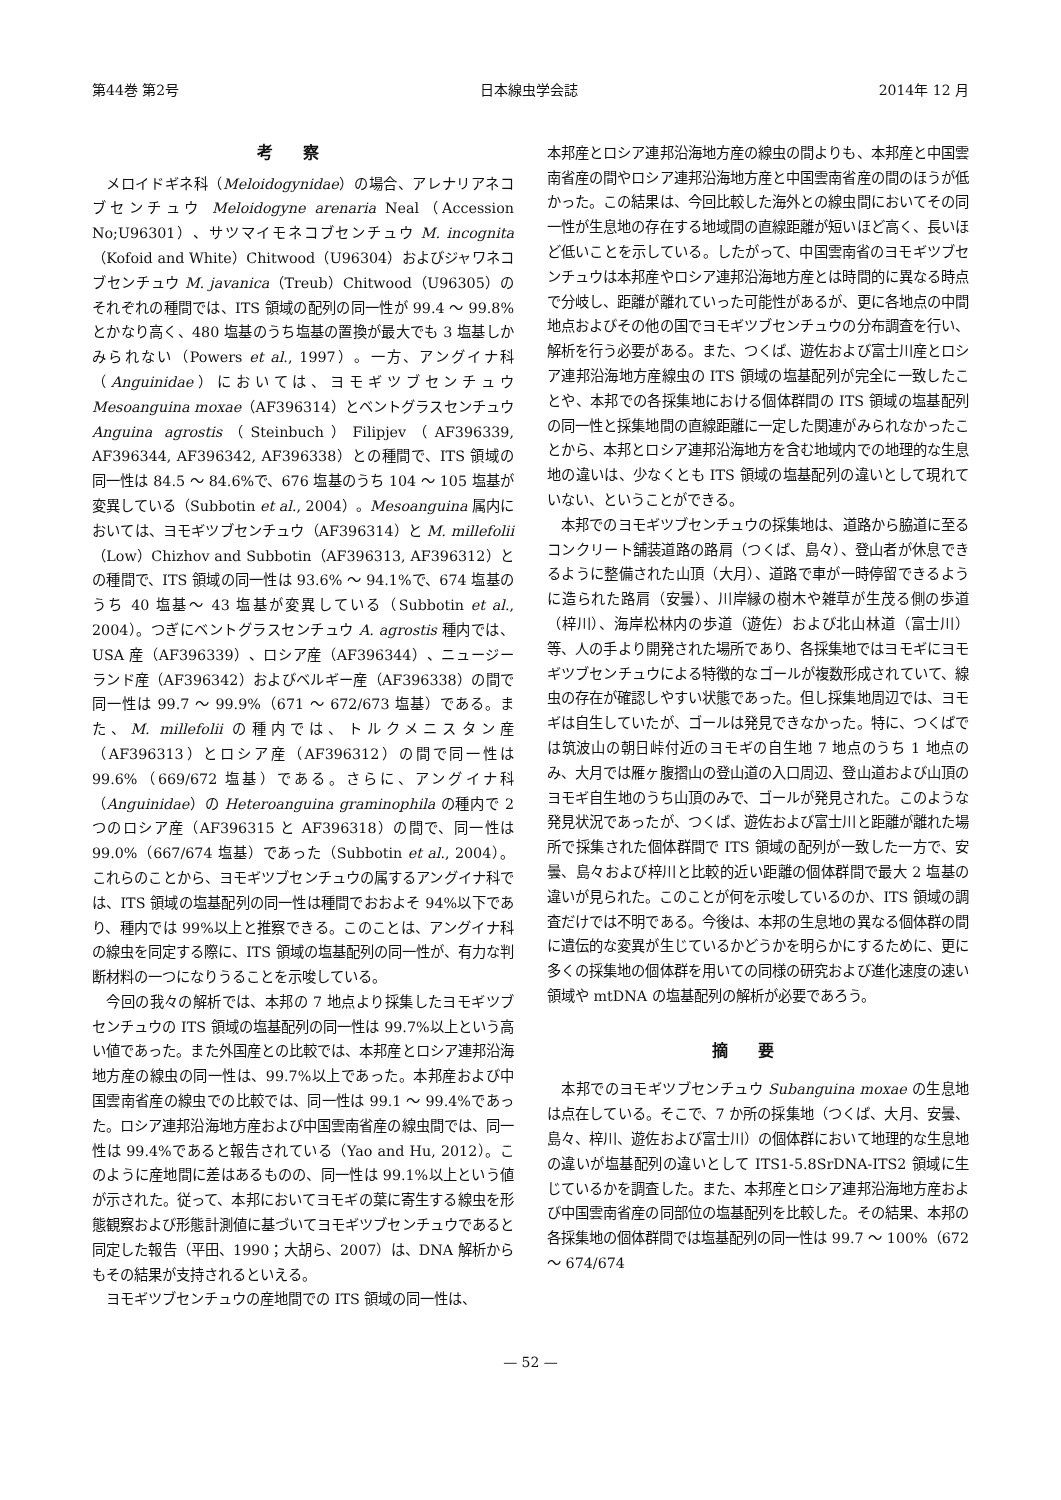第44巻 第2号 日本線虫学会誌 2014年 12 月
考察
メロイドギネ科（Meloidogynidae）の場合、アレナリアネコブセンチュウ Meloidogyne arenaria Neal（Accession No;U96301）、サツマイモネコブセンチュウ M. incognita（Kofoid and White）Chitwood（U96304）およびジャワネコブセンチュウ M. javanica（Treub）Chitwood（U96305）のそれぞれの種間では、ITS 領域の配列の同一性が 99.4 ～ 99.8%とかなり高く、480 塩基のうち塩基の置換が最大でも 3 塩基しかみられない（Powers et al., 1997）。一方、アングイナ科（Anguinidae）においては、ヨモギツブセンチュウ Mesoanguina moxae（AF396314）とベントグラスセンチュウ Anguina agrostis（Steinbuch）Filipjev（AF396339, AF396344, AF396342, AF396338）との種間で、ITS 領域の同一性は 84.5 ～ 84.6%で、676 塩基のうち 104 ～ 105 塩基が変異している（Subbotin et al., 2004）。Mesoanguina 属内においては、ヨモギツブセンチュウ（AF396314）と M. millefolii（Low）Chizhov and Subbotin（AF396313, AF396312）との種間で、ITS 領域の同一性は 93.6% ～ 94.1%で、674 塩基のうち 40 塩基～ 43 塩基が変異している（Subbotin et al., 2004）。つぎにベントグラスセンチュウ A. agrostis 種内では、USA 産（AF396339）、ロシア産（AF396344）、ニュージーランド産（AF396342）およびベルギー産（AF396338）の間で同一性は 99.7 ～ 99.9%（671 ～ 672/673 塩基）である。また、M. millefolii の種内では、トルクメニスタン産（AF396313）とロシア産（AF396312）の間で同一性は 99.6%（669/672 塩基）である。さらに、アングイナ科（Anguinidae）の Heteroanguina graminophila の種内で 2 つのロシア産（AF396315 と AF396318）の間で、同一性は 99.0%（667/674 塩基）であった（Subbotin et al., 2004）。これらのことから、ヨモギツブセンチュウの属するアングイナ科では、ITS 領域の塩基配列の同一性は種間でおおよそ 94%以下であり、種内では 99%以上と推察できる。このことは、アングイナ科の線虫を同定する際に、ITS 領域の塩基配列の同一性が、有力な判断材料の一つになりうることを示唆している。
今回の我々の解析では、本邦の 7 地点より採集したヨモギツブセンチュウの ITS 領域の塩基配列の同一性は 99.7%以上という高い値であった。また外国産との比較では、本邦産とロシア連邦沿海地方産の線虫の同一性は、99.7%以上であった。本邦産および中国雲南省産の線虫での比較では、同一性は 99.1 ～ 99.4%であった。ロシア連邦沿海地方産および中国雲南省産の線虫間では、同一性は 99.4%であると報告されている（Yao and Hu, 2012）。このように産地間に差はあるものの、同一性は 99.1%以上という値が示された。従って、本邦においてヨモギの葉に寄生する線虫を形態観察および形態計測値に基づいてヨモギツブセンチュウであると同定した報告（平田、1990；大胡ら、2007）は、DNA 解析からもその結果が支持されるといえる。
ヨモギツブセンチュウの産地間での ITS 領域の同一性は、
本邦産とロシア連邦沿海地方産の線虫の間よりも、本邦産と中国雲南省産の間やロシア連邦沿海地方産と中国雲南省産の間のほうが低かった。この結果は、今回比較した海外との線虫間においてその同一性が生息地の存在する地域間の直線距離が短いほど高く、長いほど低いことを示している。したがって、中国雲南省のヨモギツブセンチュウは本邦産やロシア連邦沿海地方産とは時間的に異なる時点で分岐し、距離が離れていった可能性があるが、更に各地点の中間地点およびその他の国でヨモギツブセンチュウの分布調査を行い、解析を行う必要がある。また、つくば、遊佐および富士川産とロシア連邦沿海地方産線虫の ITS 領域の塩基配列が完全に一致したことや、本邦での各採集地における個体群間の ITS 領域の塩基配列の同一性と採集地間の直線距離に一定した関連がみられなかったことから、本邦とロシア連邦沿海地方を含む地域内での地理的な生息地の違いは、少なくとも ITS 領域の塩基配列の違いとして現れていない、ということができる。
本邦でのヨモギツブセンチュウの採集地は、道路から脇道に至るコンクリート舗装道路の路肩（つくば、島々）、登山者が休息できるように整備された山頂（大月）、道路で車が一時停留できるように造られた路肩（安曇）、川岸縁の樹木や雑草が生茂る側の歩道（梓川）、海岸松林内の歩道（遊佐）および北山林道（富士川）等、人の手より開発された場所であり、各採集地ではヨモギにヨモギツブセンチュウによる特徴的なゴールが複数形成されていて、線虫の存在が確認しやすい状態であった。但し採集地周辺では、ヨモギは自生していたが、ゴールは発見できなかった。特に、つくばでは筑波山の朝日峠付近のヨモギの自生地 7 地点のうち 1 地点のみ、大月では雁ヶ腹摺山の登山道の入口周辺、登山道および山頂のヨモギ自生地のうち山頂のみで、ゴールが発見された。このような発見状況であったが、つくば、遊佐および富士川と距離が離れた場所で採集された個体群間で ITS 領域の配列が一致した一方で、安曇、島々および梓川と比較的近い距離の個体群間で最大 2 塩基の違いが見られた。このことが何を示唆しているのか、ITS 領域の調査だけでは不明である。今後は、本邦の生息地の異なる個体群の間に遺伝的な変異が生じているかどうかを明らかにするために、更に多くの採集地の個体群を用いての同様の研究および進化速度の速い領域や mtDNA の塩基配列の解析が必要であろう。
摘要
本邦でのヨモギツブセンチュウ Subanguina moxae の生息地は点在している。そこで、7 か所の採集地（つくば、大月、安曇、島々、梓川、遊佐および富士川）の個体群において地理的な生息地の違いが塩基配列の違いとして ITS1-5.8SrDNA-ITS2 領域に生じているかを調査した。また、本邦産とロシア連邦沿海地方産および中国雲南省産の同部位の塩基配列を比較した。その結果、本邦の各採集地の個体群間では塩基配列の同一性は 99.7 ～ 100%（672 ～ 674/674
— 52 —